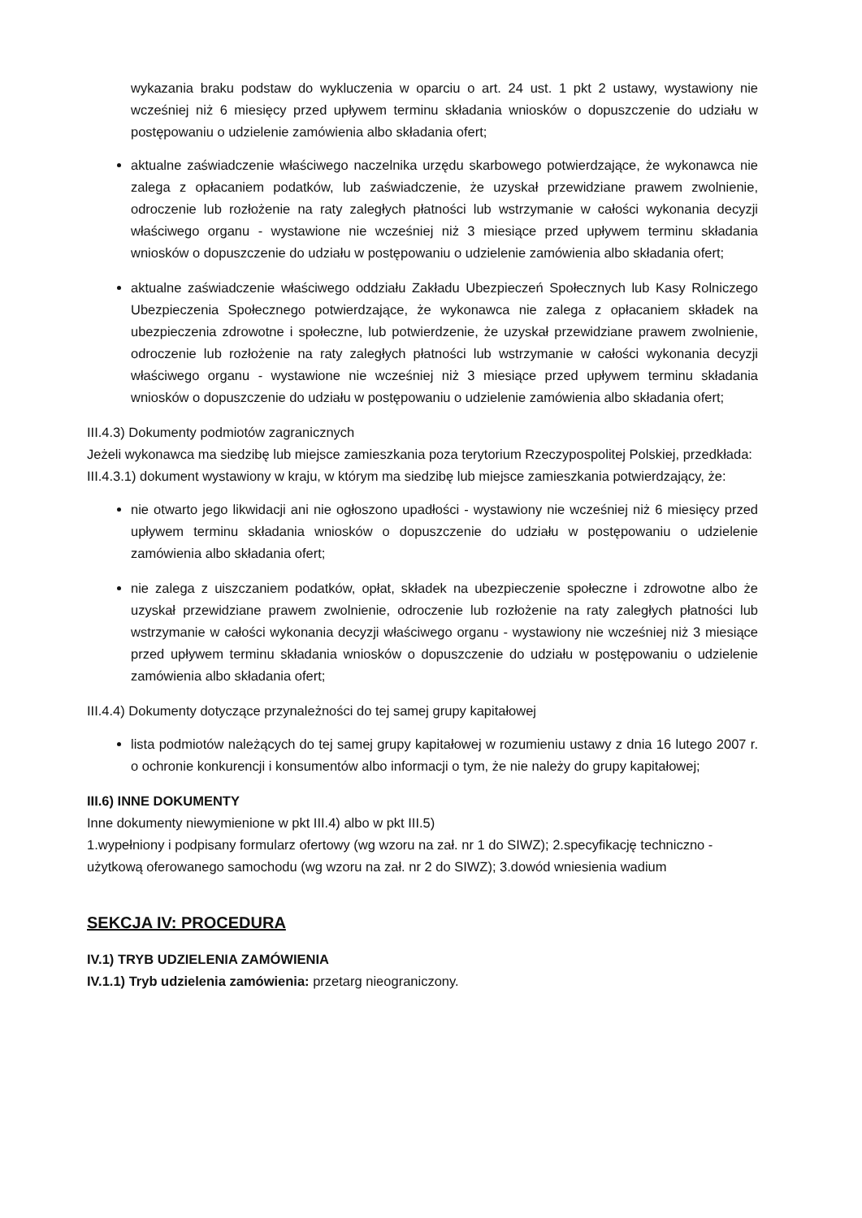wykazania braku podstaw do wykluczenia w oparciu o art. 24 ust. 1 pkt 2 ustawy, wystawiony nie wcześniej niż 6 miesięcy przed upływem terminu składania wniosków o dopuszczenie do udziału w postępowaniu o udzielenie zamówienia albo składania ofert;
aktualne zaświadczenie właściwego naczelnika urzędu skarbowego potwierdzające, że wykonawca nie zalega z opłacaniem podatków, lub zaświadczenie, że uzyskał przewidziane prawem zwolnienie, odroczenie lub rozłożenie na raty zaległych płatności lub wstrzymanie w całości wykonania decyzji właściwego organu - wystawione nie wcześniej niż 3 miesiące przed upływem terminu składania wniosków o dopuszczenie do udziału w postępowaniu o udzielenie zamówienia albo składania ofert;
aktualne zaświadczenie właściwego oddziału Zakładu Ubezpieczeń Społecznych lub Kasy Rolniczego Ubezpieczenia Społecznego potwierdzające, że wykonawca nie zalega z opłacaniem składek na ubezpieczenia zdrowotne i społeczne, lub potwierdzenie, że uzyskał przewidziane prawem zwolnienie, odroczenie lub rozłożenie na raty zaległych płatności lub wstrzymanie w całości wykonania decyzji właściwego organu - wystawione nie wcześniej niż 3 miesiące przed upływem terminu składania wniosków o dopuszczenie do udziału w postępowaniu o udzielenie zamówienia albo składania ofert;
III.4.3) Dokumenty podmiotów zagranicznych
Jeżeli wykonawca ma siedzibę lub miejsce zamieszkania poza terytorium Rzeczypospolitej Polskiej, przedkłada:
III.4.3.1) dokument wystawiony w kraju, w którym ma siedzibę lub miejsce zamieszkania potwierdzający, że:
nie otwarto jego likwidacji ani nie ogłoszono upadłości - wystawiony nie wcześniej niż 6 miesięcy przed upływem terminu składania wniosków o dopuszczenie do udziału w postępowaniu o udzielenie zamówienia albo składania ofert;
nie zalega z uiszczaniem podatków, opłat, składek na ubezpieczenie społeczne i zdrowotne albo że uzyskał przewidziane prawem zwolnienie, odroczenie lub rozłożenie na raty zaległych płatności lub wstrzymanie w całości wykonania decyzji właściwego organu - wystawiony nie wcześniej niż 3 miesiące przed upływem terminu składania wniosków o dopuszczenie do udziału w postępowaniu o udzielenie zamówienia albo składania ofert;
III.4.4) Dokumenty dotyczące przynależności do tej samej grupy kapitałowej
lista podmiotów należących do tej samej grupy kapitałowej w rozumieniu ustawy z dnia 16 lutego 2007 r. o ochronie konkurencji i konsumentów albo informacji o tym, że nie należy do grupy kapitałowej;
III.6) INNE DOKUMENTY
Inne dokumenty niewymienione w pkt III.4) albo w pkt III.5)
1.wypełniony i podpisany formularz ofertowy (wg wzoru na zał. nr 1 do SIWZ); 2.specyfikację techniczno - użytkową oferowanego samochodu (wg wzoru na zał. nr 2 do SIWZ); 3.dowód wniesienia wadium
SEKCJA IV: PROCEDURA
IV.1) TRYB UDZIELENIA ZAMÓWIENIA
IV.1.1) Tryb udzielenia zamówienia: przetarg nieograniczony.